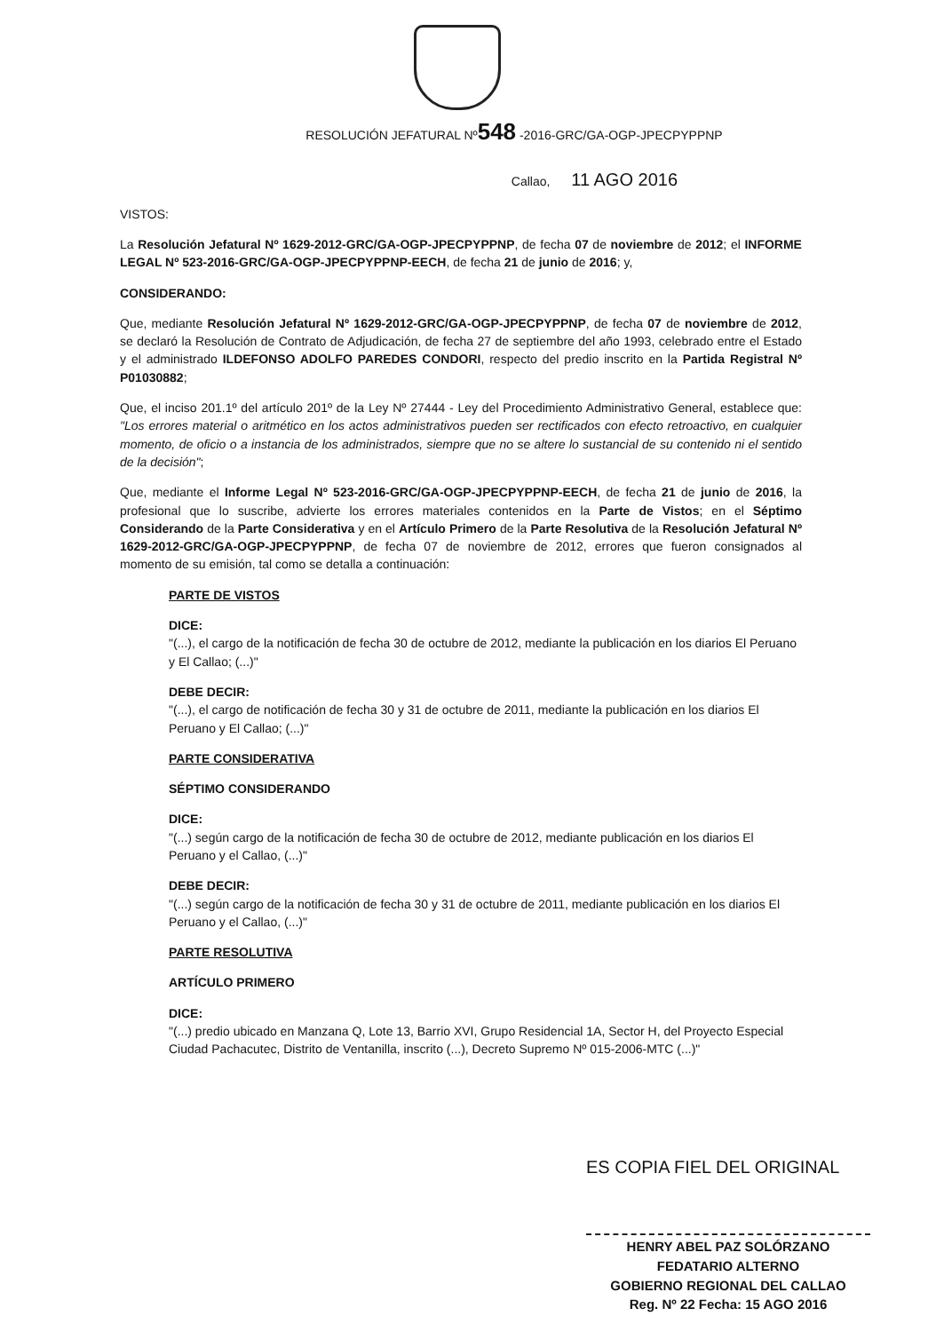RESOLUCIÓN JEFATURAL Nº548 -2016-GRC/GA-OGP-JPECPYPPNP
Callao, 11 AGO 2016
VISTOS:
La Resolución Jefatural Nº 1629-2012-GRC/GA-OGP-JPECPYPPNP, de fecha 07 de noviembre de 2012; el INFORME LEGAL Nº 523-2016-GRC/GA-OGP-JPECPYPPNP-EECH, de fecha 21 de junio de 2016; y,
CONSIDERANDO:
Que, mediante Resolución Jefatural Nº 1629-2012-GRC/GA-OGP-JPECPYPPNP, de fecha 07 de noviembre de 2012, se declaró la Resolución de Contrato de Adjudicación, de fecha 27 de septiembre del año 1993, celebrado entre el Estado y el administrado ILDEFONSO ADOLFO PAREDES CONDORI, respecto del predio inscrito en la Partida Registral Nº P01030882;
Que, el inciso 201.1º del artículo 201º de la Ley Nº 27444 - Ley del Procedimiento Administrativo General, establece que: "Los errores material o aritmético en los actos administrativos pueden ser rectificados con efecto retroactivo, en cualquier momento, de oficio o a instancia de los administrados, siempre que no se altere lo sustancial de su contenido ni el sentido de la decisión";
Que, mediante el Informe Legal Nº 523-2016-GRC/GA-OGP-JPECPYPPNP-EECH, de fecha 21 de junio de 2016, la profesional que lo suscribe, advierte los errores materiales contenidos en la Parte de Vistos; en el Séptimo Considerando de la Parte Considerativa y en el Artículo Primero de la Parte Resolutiva de la Resolución Jefatural Nº 1629-2012-GRC/GA-OGP-JPECPYPPNP, de fecha 07 de noviembre de 2012, errores que fueron consignados al momento de su emisión, tal como se detalla a continuación:
PARTE DE VISTOS
DICE:
"(...), el cargo de la notificación de fecha 30 de octubre de 2012, mediante la publicación en los diarios El Peruano y El Callao; (...)"
DEBE DECIR:
"(...), el cargo de notificación de fecha 30 y 31 de octubre de 2011, mediante la publicación en los diarios El Peruano y El Callao; (...)"
PARTE CONSIDERATIVA
SÉPTIMO CONSIDERANDO
DICE:
"(...) según cargo de la notificación de fecha 30 de octubre de 2012, mediante publicación en los diarios El Peruano y el Callao, (...)"
DEBE DECIR:
"(...) según cargo de la notificación de fecha 30 y 31 de octubre de 2011, mediante publicación en los diarios El Peruano y el Callao, (...)"
PARTE RESOLUTIVA
ARTÍCULO PRIMERO
DICE:
"(...) predio ubicado en Manzana Q, Lote 13, Barrio XVI, Grupo Residencial 1A, Sector H, del Proyecto Especial Ciudad Pachacutec, Distrito de Ventanilla, inscrito (...), Decreto Supremo Nº 015-2006-MTC (...)"
ES COPIA FIEL DEL ORIGINAL
HENRY ABEL PAZ SOLÓRZANO
FEDATARIO ALTERNO
GOBIERNO REGIONAL DEL CALLAO
Reg. Nº 22 Fecha: 15 AGO 2016